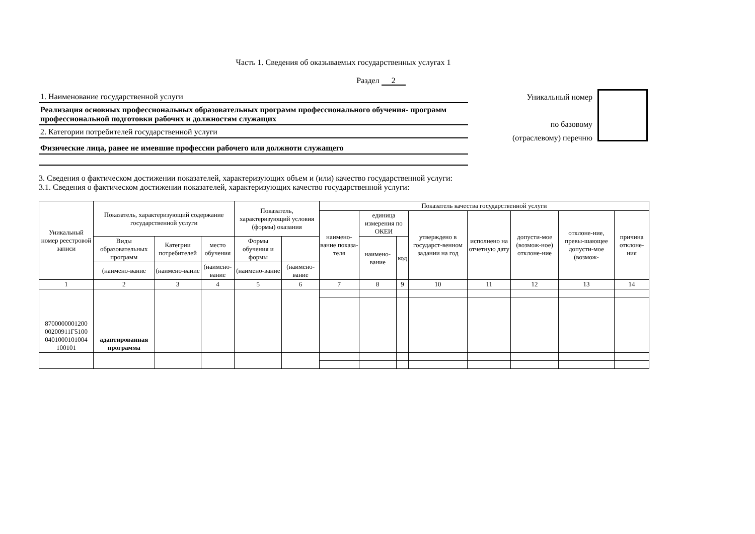Часть 1. Сведения об оказываемых государственных услугах 1
Раздел 2
1. Наименование государственной услуги
Реализация основных профессиональных образовательных программ профессионального обучения- программ профессиональной подготовки рабочих и должностям служащих
2. Категории потребителей государственной услуги
Физические лица, ранее не имевшие профессии рабочего или должноти служащего
Уникальный номер
по базовому
(отраслевому) перечню
3. Сведения о фактическом достижении показателей, характеризующих объем и (или) качество государственной услуги:
3.1. Сведения о фактическом достижении показателей, характеризующих качество государственной услуги:
| Уникальный номер реестровой записи | Показатель, характеризующий содержание государственной услуги | | | Показатель, характеризующий условия (формы) оказания | | Показатель качества государственной услуги | | | | | | | |
| --- | --- | --- | --- | --- | --- | --- | --- | --- | --- | --- | --- | --- | --- |
| | | | | | | наимено-вание показа-теля | единица измерения по ОКЕИ | | утверждено в государст-венном задании на год | исполнено на отчетную дату | допусти-мое (возмож-ное) отклоне-ние | отклоне-ние, превы-шающее допусти-мое (возмож- | причина отклоне-ния |
| | Виды образовательных программ | Категрии потребителей | место обучения | Формы обучения и формы | | | наимено-вание | код | | | | | |
| | (наимено-вание | (наимено-вание | (наимено-вание | (наимено-вание | (наимено-вание | | | | | | | | |
| 1 | 2 | 3 | 4 | 5 | 6 | 7 | 8 | 9 | 10 | 11 | 12 | 13 | 14 |
| 8700000001200 00200911Г5100 0401000101004 100101 | адаптированная программа | | | | | | | | | | | | |